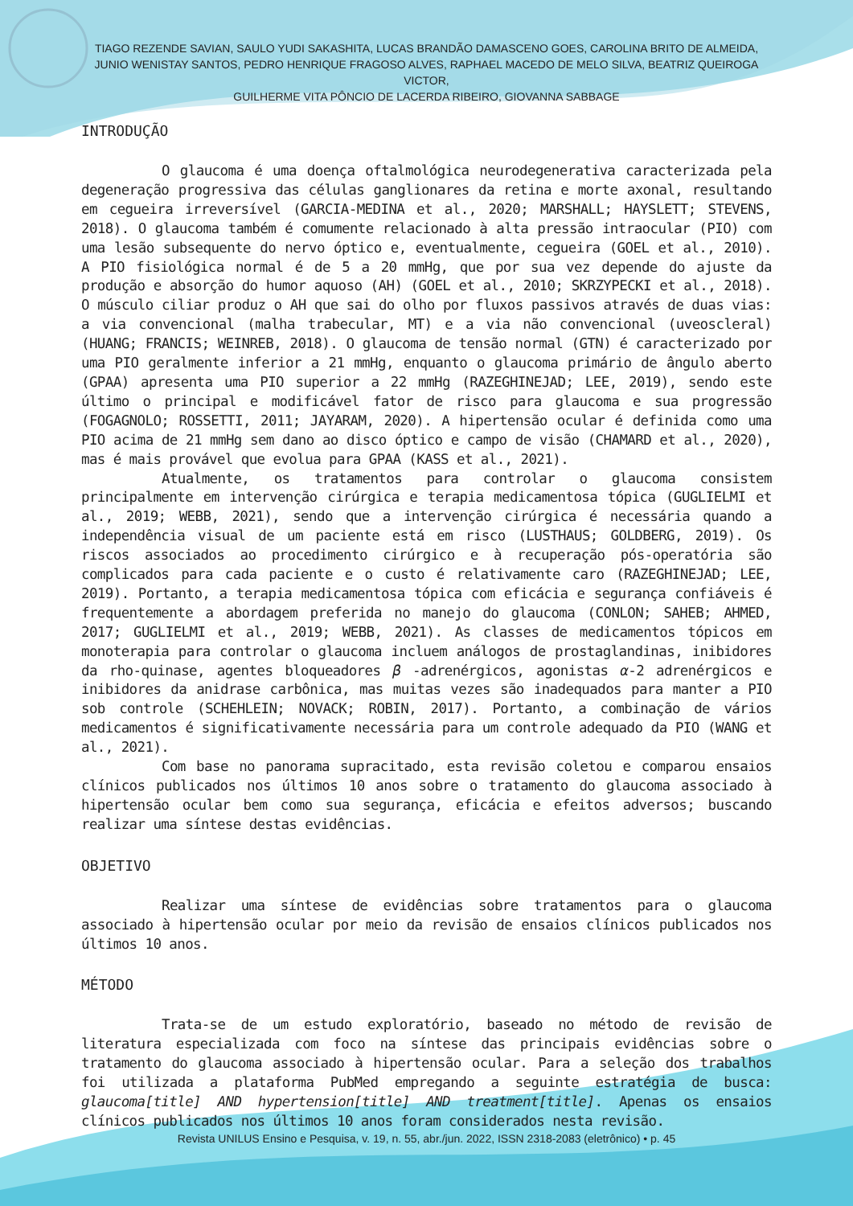TIAGO REZENDE SAVIAN, SAULO YUDI SAKASHITA, LUCAS BRANDÃO DAMASCENO GOES, CAROLINA BRITO DE ALMEIDA,
JUNIO WENISTAY SANTOS, PEDRO HENRIQUE FRAGOSO ALVES, RAPHAEL MACEDO DE MELO SILVA, BEATRIZ QUEIROGA VICTOR,
GUILHERME VITA PÔNCIO DE LACERDA RIBEIRO, GIOVANNA SABBAGE
INTRODUÇÃO
O glaucoma é uma doença oftalmológica neurodegenerativa caracterizada pela degeneração progressiva das células ganglionares da retina e morte axonal, resultando em cegueira irreversível (GARCIA-MEDINA et al., 2020; MARSHALL; HAYSLETT; STEVENS, 2018). O glaucoma também é comumente relacionado à alta pressão intraocular (PIO) com uma lesão subsequente do nervo óptico e, eventualmente, cegueira (GOEL et al., 2010). A PIO fisiológica normal é de 5 a 20 mmHg, que por sua vez depende do ajuste da produção e absorção do humor aquoso (AH) (GOEL et al., 2010; SKRZYPECKI et al., 2018). O músculo ciliar produz o AH que sai do olho por fluxos passivos através de duas vias: a via convencional (malha trabecular, MT) e a via não convencional (uveoscleral) (HUANG; FRANCIS; WEINREB, 2018). O glaucoma de tensão normal (GTN) é caracterizado por uma PIO geralmente inferior a 21 mmHg, enquanto o glaucoma primário de ângulo aberto (GPAA) apresenta uma PIO superior a 22 mmHg (RAZEGHINEJAD; LEE, 2019), sendo este último o principal e modificável fator de risco para glaucoma e sua progressão (FOGAGNOLO; ROSSETTI, 2011; JAYARAM, 2020). A hipertensão ocular é definida como uma PIO acima de 21 mmHg sem dano ao disco óptico e campo de visão (CHAMARD et al., 2020), mas é mais provável que evolua para GPAA (KASS et al., 2021).
Atualmente, os tratamentos para controlar o glaucoma consistem principalmente em intervenção cirúrgica e terapia medicamentosa tópica (GUGLIELMI et al., 2019; WEBB, 2021), sendo que a intervenção cirúrgica é necessária quando a independência visual de um paciente está em risco (LUSTHAUS; GOLDBERG, 2019). Os riscos associados ao procedimento cirúrgico e à recuperação pós-operatória são complicados para cada paciente e o custo é relativamente caro (RAZEGHINEJAD; LEE, 2019). Portanto, a terapia medicamentosa tópica com eficácia e segurança confiáveis é frequentemente a abordagem preferida no manejo do glaucoma (CONLON; SAHEB; AHMED, 2017; GUGLIELMI et al., 2019; WEBB, 2021). As classes de medicamentos tópicos em monoterapia para controlar o glaucoma incluem análogos de prostaglandinas, inibidores da rho-quinase, agentes bloqueadores β -adrenérgicos, agonistas α-2 adrenérgicos e inibidores da anidrase carbônica, mas muitas vezes são inadequados para manter a PIO sob controle (SCHEHLEIN; NOVACK; ROBIN, 2017). Portanto, a combinação de vários medicamentos é significativamente necessária para um controle adequado da PIO (WANG et al., 2021).
Com base no panorama supracitado, esta revisão coletou e comparou ensaios clínicos publicados nos últimos 10 anos sobre o tratamento do glaucoma associado à hipertensão ocular bem como sua segurança, eficácia e efeitos adversos; buscando realizar uma síntese destas evidências.
OBJETIVO
Realizar uma síntese de evidências sobre tratamentos para o glaucoma associado à hipertensão ocular por meio da revisão de ensaios clínicos publicados nos últimos 10 anos.
MÉTODO
Trata-se de um estudo exploratório, baseado no método de revisão de literatura especializada com foco na síntese das principais evidências sobre o tratamento do glaucoma associado à hipertensão ocular. Para a seleção dos trabalhos foi utilizada a plataforma PubMed empregando a seguinte estratégia de busca: glaucoma[title] AND hypertension[title] AND treatment[title]. Apenas os ensaios clínicos publicados nos últimos 10 anos foram considerados nesta revisão.
Revista UNILUS Ensino e Pesquisa, v. 19, n. 55, abr./jun. 2022, ISSN 2318-2083 (eletrônico) • p. 45